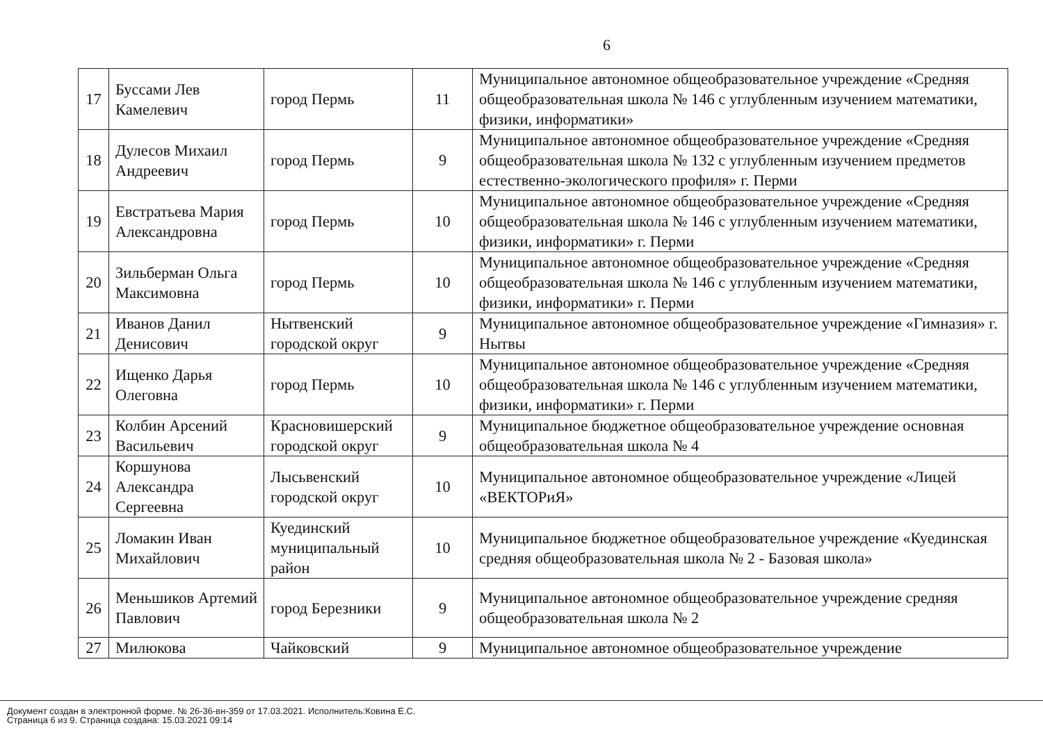6
| 17 | Буссами Лев Камелевич | город Пермь | 11 | Муниципальное автономное общеобразовательное учреждение «Средняя общеобразовательная школа № 146 с углубленным изучением математики, физики, информатики» |
| 18 | Дулесов Михаил Андреевич | город Пермь | 9 | Муниципальное автономное общеобразовательное учреждение «Средняя общеобразовательная школа № 132 с углубленным изучением предметов естественно-экологического профиля» г. Перми |
| 19 | Евстратьева Мария Александровна | город Пермь | 10 | Муниципальное автономное общеобразовательное учреждение «Средняя общеобразовательная школа № 146 с углубленным изучением математики, физики, информатики» г. Перми |
| 20 | Зильберман Ольга Максимовна | город Пермь | 10 | Муниципальное автономное общеобразовательное учреждение «Средняя общеобразовательная школа № 146 с углубленным изучением математики, физики, информатики» г. Перми |
| 21 | Иванов Данил Денисович | Нытвенский городской округ | 9 | Муниципальное автономное общеобразовательное учреждение «Гимназия» г. Нытвы |
| 22 | Ищенко Дарья Олеговна | город Пермь | 10 | Муниципальное автономное общеобразовательное учреждение «Средняя общеобразовательная школа № 146 с углубленным изучением математики, физики, информатики» г. Перми |
| 23 | Колбин Арсений Васильевич | Красновишерский городской округ | 9 | Муниципальное бюджетное общеобразовательное учреждение основная общеобразовательная школа № 4 |
| 24 | Коршунова Александра Сергеевна | Лысьвенский городской округ | 10 | Муниципальное автономное общеобразовательное учреждение «Лицей «ВЕКТОРиЯ» |
| 25 | Ломакин Иван Михайлович | Куединский муниципальный район | 10 | Муниципальное бюджетное общеобразовательное учреждение «Куединская средняя общеобразовательная школа № 2 - Базовая школа» |
| 26 | Меньшиков Артемий Павлович | город Березники | 9 | Муниципальное автономное общеобразовательное учреждение средняя общеобразовательная школа № 2 |
| 27 | Милюкова | Чайковский | 9 | Муниципальное автономное общеобразовательное учреждение |
Документ создан в электронной форме. № 26-36-вн-359 от 17.03.2021. Исполнитель:Ковина Е.С.
Страница 6 из 9. Страница создана: 15.03.2021 09:14